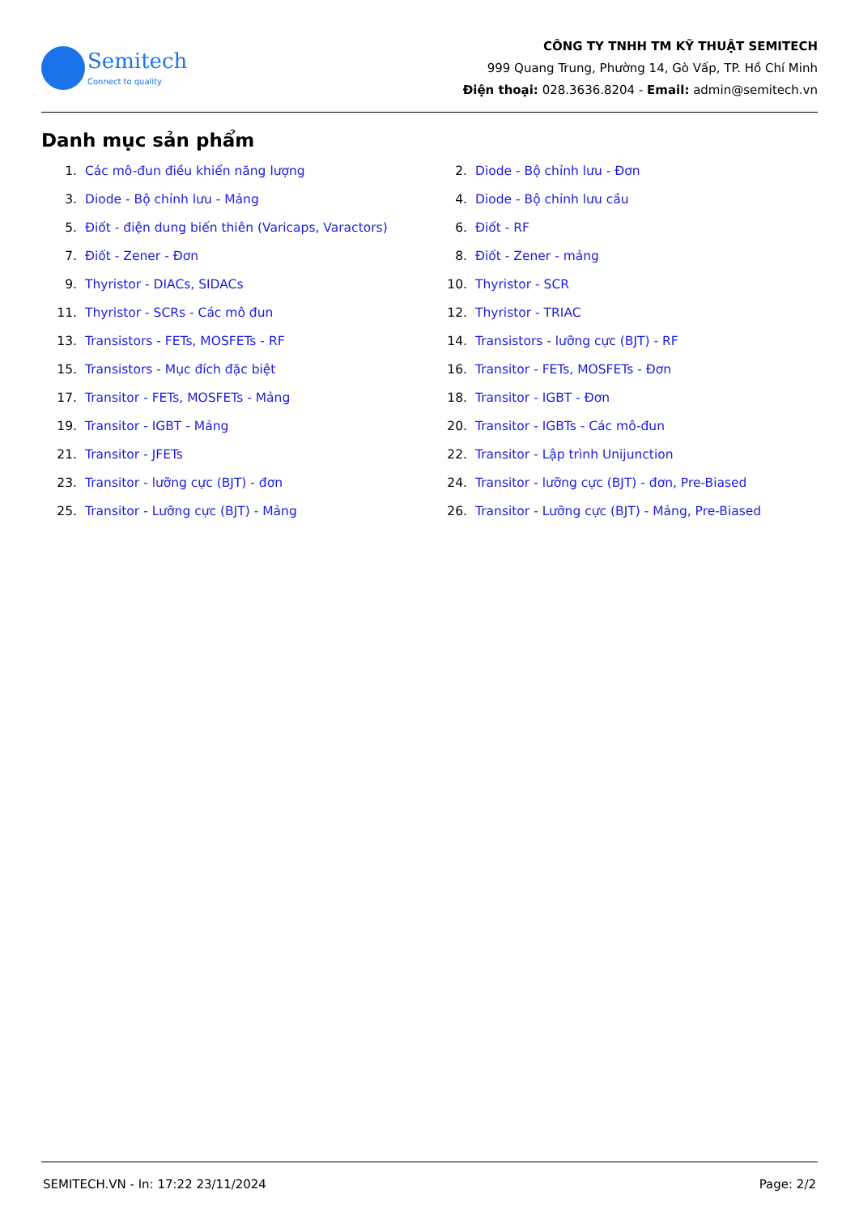Semitech
Connect to quality
CÔNG TY TNHH TM KỸ THUẬT SEMITECH
999 Quang Trung, Phường 14, Gò Vấp, TP. Hồ Chí Minh
Điện thoại: 028.3636.8204 - Email: admin@semitech.vn
Danh mục sản phẩm
1. Các mô-đun điều khiển năng lượng
2. Diode - Bộ chỉnh lưu - Đơn
3. Diode - Bộ chỉnh lưu - Mảng
4. Diode - Bộ chỉnh lưu cầu
5. Điốt - điện dung biến thiên (Varicaps, Varactors)
6. Điốt - RF
7. Điốt - Zener - Đơn
8. Điốt - Zener - mảng
9. Thyristor - DIACs, SIDACs
10. Thyristor - SCR
11. Thyristor - SCRs - Các mô đun
12. Thyristor - TRIAC
13. Transistors - FETs, MOSFETs - RF
14. Transistors - lưỡng cực (BJT) - RF
15. Transistors - Mục đích đặc biệt
16. Transitor - FETs, MOSFETs - Đơn
17. Transitor - FETs, MOSFETs - Mảng
18. Transitor - IGBT - Đơn
19. Transitor - IGBT - Mảng
20. Transitor - IGBTs - Các mô-đun
21. Transitor - JFETs
22. Transitor - Lập trình Unijunction
23. Transitor - lưỡng cực (BJT) - đơn
24. Transitor - lưỡng cực (BJT) - đơn, Pre-Biased
25. Transitor - Lưỡng cực (BJT) - Mảng
26. Transitor - Lưỡng cực (BJT) - Mảng, Pre-Biased
SEMITECH.VN - In: 17:22 23/11/2024 Page: 2/2